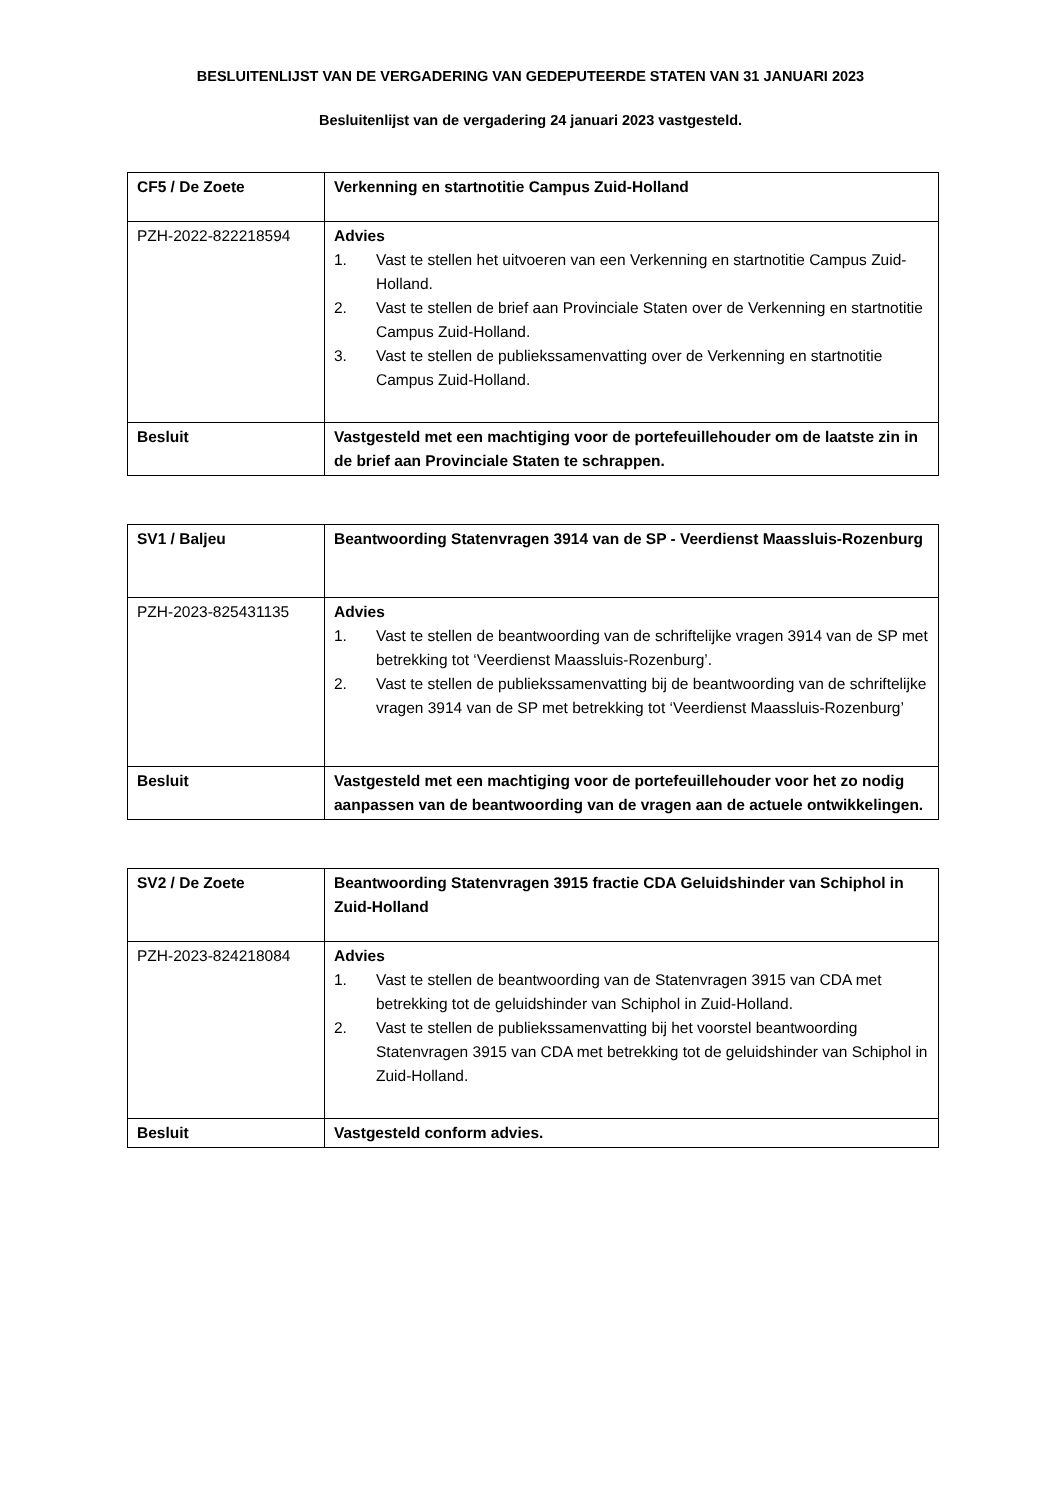BESLUITENLIJST VAN DE VERGADERING VAN GEDEPUTEERDE STATEN VAN 31 JANUARI 2023
Besluitenlijst van de vergadering 24 januari 2023 vastgesteld.
| CF5 / De Zoete | Verkenning en startnotitie Campus Zuid-Holland |
| PZH-2022-822218594 | Advies 1. Vast te stellen het uitvoeren van een Verkenning en startnotitie Campus Zuid-Holland. 2. Vast te stellen de brief aan Provinciale Staten over de Verkenning en startnotitie Campus Zuid-Holland. 3. Vast te stellen de publiekssamenvatting over de Verkenning en startnotitie Campus Zuid-Holland. |
| Besluit | Vastgesteld met een machtiging voor de portefeuillehouder om de laatste zin in de brief aan Provinciale Staten te schrappen. |
| SV1 / Baljeu | Beantwoording Statenvragen 3914 van de SP - Veerdienst Maassluis-Rozenburg |
| PZH-2023-825431135 | Advies 1. Vast te stellen de beantwoording van de schriftelijke vragen 3914 van de SP met betrekking tot ‘Veerdienst Maassluis-Rozenburg’. 2. Vast te stellen de publiekssamenvatting bij de beantwoording van de schriftelijke vragen 3914 van de SP met betrekking tot ‘Veerdienst Maassluis-Rozenburg’ |
| Besluit | Vastgesteld met een machtiging voor de portefeuillehouder voor het zo nodig aanpassen van de beantwoording van de vragen aan de actuele ontwikkelingen. |
| SV2 / De Zoete | Beantwoording Statenvragen 3915 fractie CDA Geluidshinder van Schiphol in Zuid-Holland |
| PZH-2023-824218084 | Advies 1. Vast te stellen de beantwoording van de Statenvragen 3915 van CDA met betrekking tot de geluidshinder van Schiphol in Zuid-Holland. 2. Vast te stellen de publiekssamenvatting bij het voorstel beantwoording Statenvragen 3915 van CDA met betrekking tot de geluidshinder van Schiphol in Zuid-Holland. |
| Besluit | Vastgesteld conform advies. |